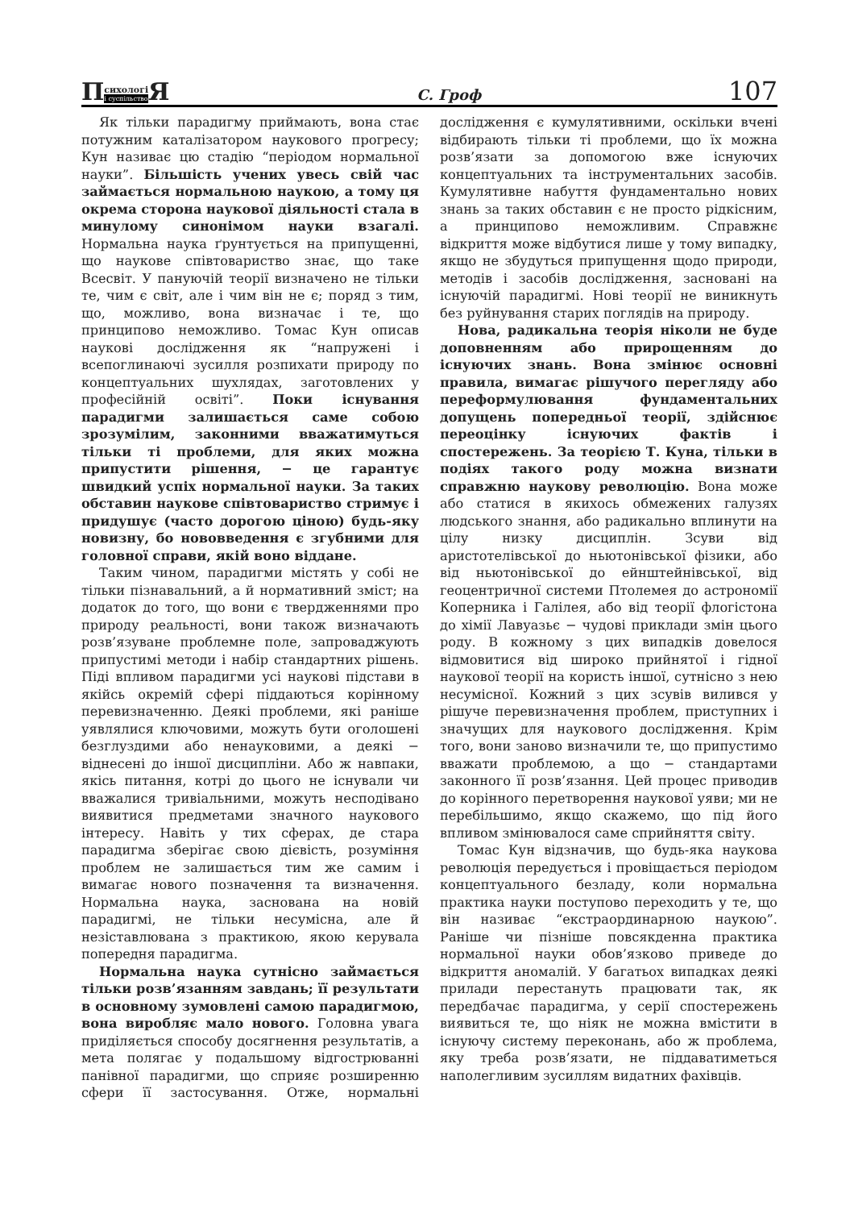П сихологі і суспільство Я
С. Гроф
107
Як тільки парадигму приймають, вона стає потужним каталізатором наукового прогресу; Кун називає цю стадію “періодом нормальної науки”. Більшість учених увесь свій час займається нормальною наукою, а тому ця окрема сторона наукової діяльності стала в минулому синонімом науки взагалі. Нормальна наука ґрунтується на припущенні, що наукове співтовариство знає, що таке Всесвіт. У пануючій теорії визначено не тільки те, чим є світ, але і чим він не є; поряд з тим, що, можливо, вона визначає і те, що принципово неможливо. Томас Кун описав наукові дослідження як “напружені і всепоглинаючі зусилля розпихати природу по концептуальних шухлядах, заготовлених у професійній освіті”. Поки існування парадигми залишається саме собою зрозумілим, законними вважатимуться тільки ті проблеми, для яких можна припустити рішення, − це гарантує швидкий успіх нормальної науки. За таких обставин наукове співтовариство стримує і придушує (часто дорогою ціною) будь-яку новизну, бо нововведення є згубними для головної справи, якій воно віддане.
Таким чином, парадигми містять у собі не тільки пізнавальний, а й нормативний зміст; на додаток до того, що вони є твердженнями про природу реальності, вони також визначають розв’язуване проблемне поле, запроваджують припустимі методи і набір стандартних рішень. Піді впливом парадигми усі наукові підстави в якійсь окремій сфері піддаються корінному перевизначенню. Деякі проблеми, які раніше уявлялися ключовими, можуть бути оголошені безглуздими або ненауковими, а деякі − віднесені до іншої дисципліни. Або ж навпаки, якісь питання, котрі до цього не існували чи вважалися тривіальними, можуть несподівано виявитися предметами значного наукового інтересу. Навіть у тих сферах, де стара парадигма зберігає свою дієвість, розуміння проблем не залишається тим же самим і вимагає нового позначення та визначення. Нормальна наука, заснована на новій парадигмі, не тільки несумісна, але й незіставлювана з практикою, якою керувала попередня парадигма.
Нормальна наука сутнісно займається тільки розв’язанням завдань; її результати в основному зумовлені самою парадигмою, вона виробляє мало нового. Головна увага приділяється способу досягнення результатів, а мета полягає у подальшому відгострюванні панівної парадигми, що сприяє розширенню сфери її застосування. Отже, нормальні дослідження є кумулятивними, оскільки вчені відбирають тільки ті проблеми, що їх можна розв’язати за допомогою вже існуючих концептуальних та інструментальних засобів. Кумулятивне набуття фундаментально нових знань за таких обставин є не просто рідкісним, а принципово неможливим. Справжнє відкриття може відбутися лише у тому випадку, якщо не збудуться припущення щодо природи, методів і засобів дослідження, засновані на існуючій парадигмі. Нові теорії не виникнуть без руйнування старих поглядів на природу.
Нова, радикальна теорія ніколи не буде доповненням або прирощенням до існуючих знань. Вона змінює основні правила, вимагає рішучого перегляду або переформулювання фундаментальних допущень попередньої теорії, здійснює переоцінку існуючих фактів і спостережень. За теорією Т. Куна, тільки в подіях такого роду можна визнати справжню наукову революцію. Вона може або статися в якихось обмежених галузях людського знання, або радикально вплинути на цілу низку дисциплін. Зсуви від аристотелівської до ньютонівської фізики, або від ньютонівської до ейнштейнівської, від геоцентричної системи Птолемея до астрономії Коперника і Галілея, або від теорії флогістона до хімії Лавуазьє − чудові приклади змін цього роду. В кожному з цих випадків довелося відмовитися від широко прийнятої і гідної наукової теорії на користь іншої, сутнісно з нею несумісної. Кожний з цих зсувів вилився у рішуче перевизначення проблем, приступних і значущих для наукового дослідження. Крім того, вони заново визначили те, що припустимо вважати проблемою, а що − стандартами законного її розв’язання. Цей процес приводив до корінного перетворення наукової уяви; ми не перебільшимо, якщо скажемо, що під його впливом змінювалося саме сприйняття світу.
Томас Кун відзначив, що будь-яка наукова революція передується і провіщається періодом концептуального безладу, коли нормальна практика науки поступово переходить у те, що він називає “екстраординарною наукою”. Раніше чи пізніше повсякденна практика нормальної науки обов’язково приведе до відкриття аномалій. У багатьох випадках деякі прилади перестануть працювати так, як передбачає парадигма, у серії спостережень виявиться те, що ніяк не можна вмістити в існуючу систему переконань, або ж проблема, яку треба розв’язати, не піддаватиметься наполегливим зусиллям видатних фахівців.